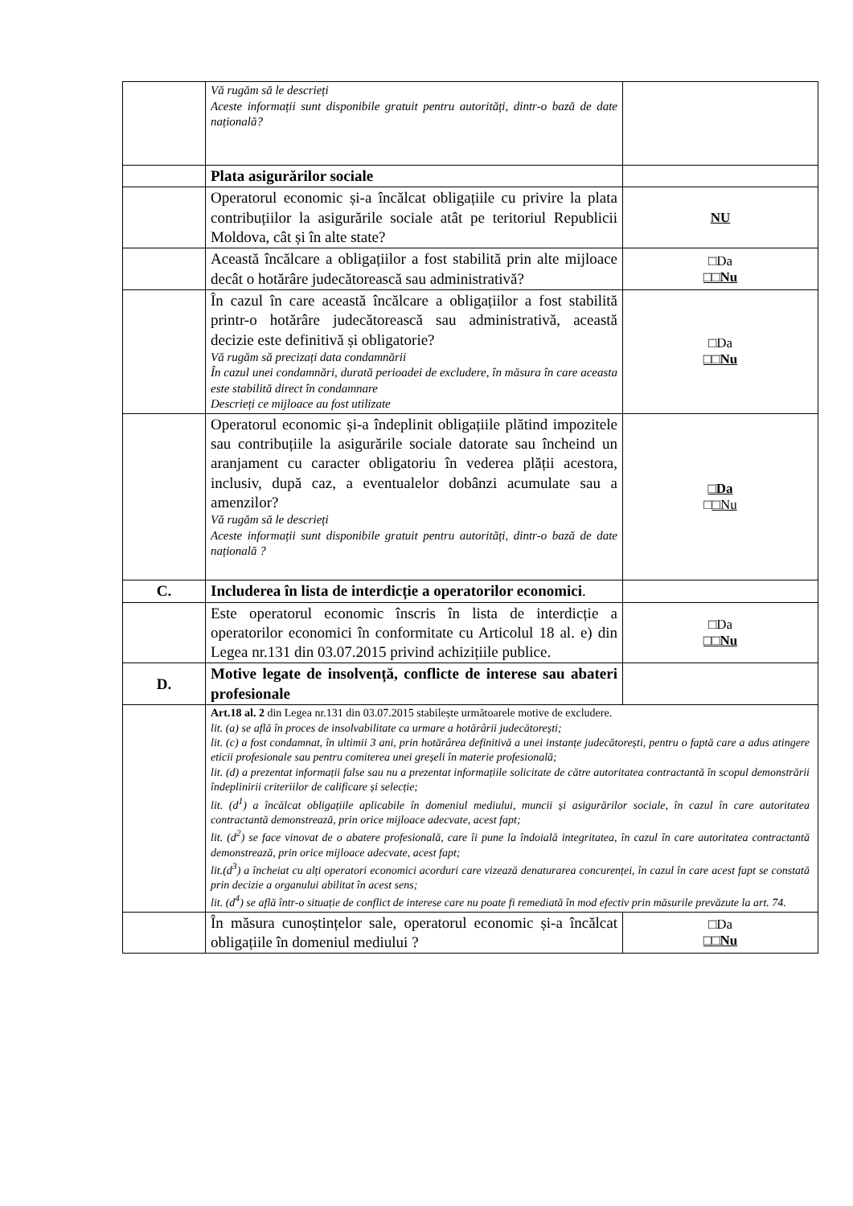| | Vă rugăm să le descrieți Aceste informații sunt disponibile gratuit pentru autorități, dintr-o bază de date națională? | |
| | Plata asigurărilor sociale | |
| | Operatorul economic și-a încălcat obligațiile cu privire la plata contribuțiilor la asigurările sociale atât pe teritoriul Republicii Moldova, cât și în alte state? | NU |
| | Această încălcare a obligațiilor a fost stabilită prin alte mijloace decât o hotărâre judecătorească sau administrativă? | □Da □□Nu |
| | În cazul în care această încălcare a obligațiilor a fost stabilită printr-o hotărâre judecătorească sau administrativă, această decizie este definitivă și obligatorie? Vă rugăm să precizați data condamnării În cazul unei condamnări, durată perioadei de excludere, în măsura în care aceasta este stabilită direct în condamnare Descrieți ce mijloace au fost utilizate | □Da □□Nu |
| | Operatorul economic și-a îndeplinit obligațiile plătind impozitele sau contribuțiile la asigurările sociale datorate sau încheind un aranjament cu caracter obligatoriu în vederea plății acestora, inclusiv, după caz, a eventualelor dobânzi acumulate sau a amenzilor? Vă rugăm să le descrieți Aceste informații sunt disponibile gratuit pentru autorități, dintr-o bază de date națională ? | □Da □ □Nu |
| C. | Includerea în lista de interdicție a operatorilor economici . | |
| | Este operatorul economic înscris în lista de interdicție a operatorilor economici în conformitate cu Articolul 18 al. e) din Legea nr.131 din 03.07.2015 privind achizițiile publice. | □Da □□Nu |
| D. | Motive legate de insolvență, conflicte de interese sau abateri profesionale | |
| | Art.18 al. 2 din Legea nr.131 din 03.07.2015 stabilește următoarele motive de excludere. lit. (a) se află în proces de insolvabilitate ca urmare a hotărârii judecătorești; lit. (c) a fost condamnat, în ultimii 3 ani, prin hotărârea definitivă a unei instanțe judecătorești, pentru o faptă care a adus atingere eticii profesionale sau pentru comiterea unei greșeli în materie profesională; lit. (d) a prezentat informații false sau nu a prezentat informațiile solicitate de către autoritatea contractantă în scopul demonstrării îndeplinirii criteriilor de calificare și selecție; lit. (d<sup>1</sup>) a încălcat obligațiile aplicabile în domeniul mediului, muncii și asigurărilor sociale, în cazul în care autoritatea contractantă demonstrează, prin orice mijloace adecvate, acest fapt; lit. (d<sup>2</sup>) se face vinovat de o abatere profesională, care îi pune la îndoială integritatea, în cazul în care autoritatea contractantă demonstrează, prin orice mijloace adecvate, acest fapt; lit.(d<sup>3</sup>) a încheiat cu alți operatori economici acorduri care vizează denaturarea concurenței, în cazul în care acest fapt se constată prin decizie a organului abilitat în acest sens; lit. (d<sup>4</sup>) se află într-o situație de conflict de interese care nu poate fi remediată în mod efectiv prin măsurile prevăzute la art. 74. | |
| | În măsura cunoștințelor sale, operatorul economic și-a încălcat obligațiile în domeniul mediului ? | □Da □□Nu |